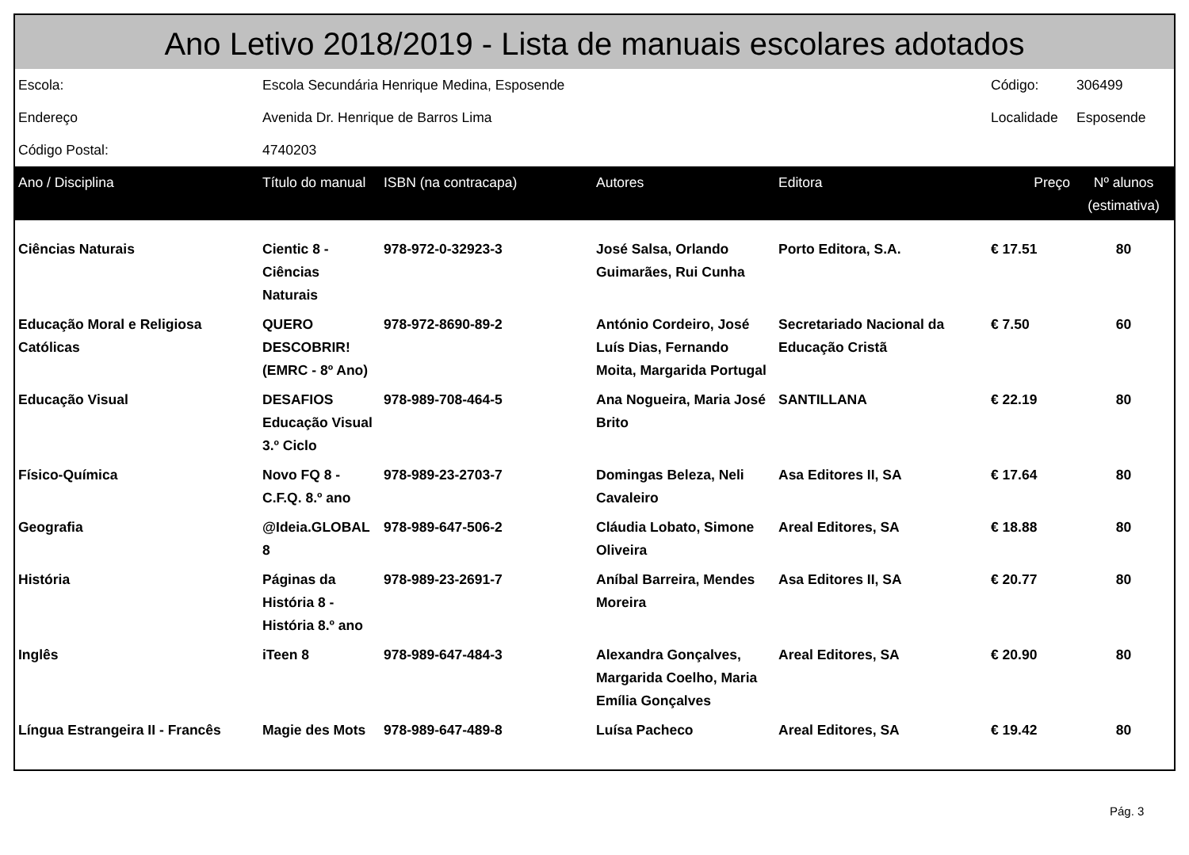| Ano Letivo 2018/2019 - Lista de manuais escolares adotados | | | | | | |
| --- | --- | --- | --- | --- | --- | --- |
| Escola: | Escola Secundária Henrique Medina, Esposende | | | | Código: | 306499 |
| Endereço | Avenida Dr. Henrique de Barros Lima | | | | Localidade | Esposende |
| Código Postal: | 4740203 | | | | | |
| Ano / Disciplina | Título do manual | ISBN (na contracapa) | Autores | Editora | Preço | Nº alunos (estimativa) |
| Ciências Naturais | Cientic 8 - Ciências Naturais | 978-972-0-32923-3 | José Salsa, Orlando Guimarães, Rui Cunha | Porto Editora, S.A. | € 17.51 | 80 |
| Educação Moral e Religiosa Católicas | QUERO DESCOBRIR! (EMRC - 8º Ano) | 978-972-8690-89-2 | António Cordeiro, José Luís Dias, Fernando Moita, Margarida Portugal | Secretariado Nacional da Educação Cristã | € 7.50 | 60 |
| Educação Visual | DESAFIOS Educação Visual 3.º Ciclo | 978-989-708-464-5 | Ana Nogueira, Maria José Brito | SANTILLANA | € 22.19 | 80 |
| Físico-Química | Novo FQ 8 - C.F.Q. 8.º ano | 978-989-23-2703-7 | Domingas Beleza, Neli Cavaleiro | Asa Editores II, SA | € 17.64 | 80 |
| Geografia | @Ideia.GLOBAL 8 | 978-989-647-506-2 | Cláudia Lobato, Simone Oliveira | Areal Editores, SA | € 18.88 | 80 |
| História | Páginas da História 8 - História 8.º ano | 978-989-23-2691-7 | Aníbal Barreira, Mendes Moreira | Asa Editores II, SA | € 20.77 | 80 |
| Inglês | iTeen 8 | 978-989-647-484-3 | Alexandra Gonçalves, Margarida Coelho, Maria Emília Gonçalves | Areal Editores, SA | € 20.90 | 80 |
| Língua Estrangeira II - Francês | Magie des Mots | 978-989-647-489-8 | Luísa Pacheco | Areal Editores, SA | € 19.42 | 80 |
Pág. 3